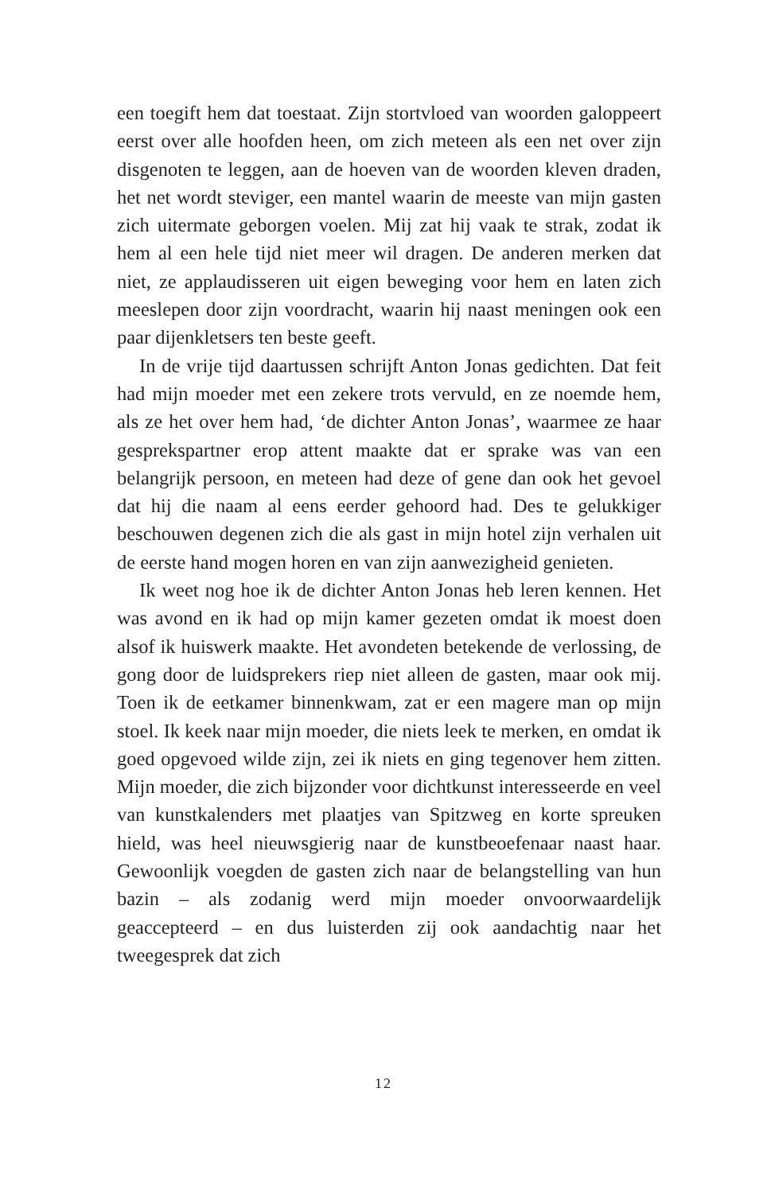een toegift hem dat toestaat. Zijn stortvloed van woorden galoppeert eerst over alle hoofden heen, om zich meteen als een net over zijn disgenoten te leggen, aan de hoeven van de woorden kleven draden, het net wordt steviger, een mantel waarin de meeste van mijn gasten zich uitermate geborgen voelen. Mij zat hij vaak te strak, zodat ik hem al een hele tijd niet meer wil dragen. De anderen merken dat niet, ze applaudisseren uit eigen beweging voor hem en laten zich meeslepen door zijn voordracht, waarin hij naast meningen ook een paar dijenkletsers ten beste geeft.
In de vrije tijd daartussen schrijft Anton Jonas gedichten. Dat feit had mijn moeder met een zekere trots vervuld, en ze noemde hem, als ze het over hem had, ‘de dichter Anton Jonas’, waarmee ze haar gesprekspartner erop attent maakte dat er sprake was van een belangrijk persoon, en meteen had deze of gene dan ook het gevoel dat hij die naam al eens eerder gehoord had. Des te gelukkiger beschouwen degenen zich die als gast in mijn hotel zijn verhalen uit de eerste hand mogen horen en van zijn aanwezigheid genieten.
Ik weet nog hoe ik de dichter Anton Jonas heb leren kennen. Het was avond en ik had op mijn kamer gezeten omdat ik moest doen alsof ik huiswerk maakte. Het avondeten betekende de verlossing, de gong door de luidsprekers riep niet alleen de gasten, maar ook mij. Toen ik de eetkamer binnenkwam, zat er een magere man op mijn stoel. Ik keek naar mijn moeder, die niets leek te merken, en omdat ik goed opgevoed wilde zijn, zei ik niets en ging tegenover hem zitten. Mijn moeder, die zich bijzonder voor dichtkunst interesseerde en veel van kunstkalenders met plaatjes van Spitzweg en korte spreuken hield, was heel nieuwsgierig naar de kunstbeoefenaar naast haar. Gewoonlijk voegden de gasten zich naar de belangstelling van hun bazin – als zodanig werd mijn moeder onvoorwaardelijk geaccepteerd – en dus luisterden zij ook aandachtig naar het tweegesprek dat zich
12